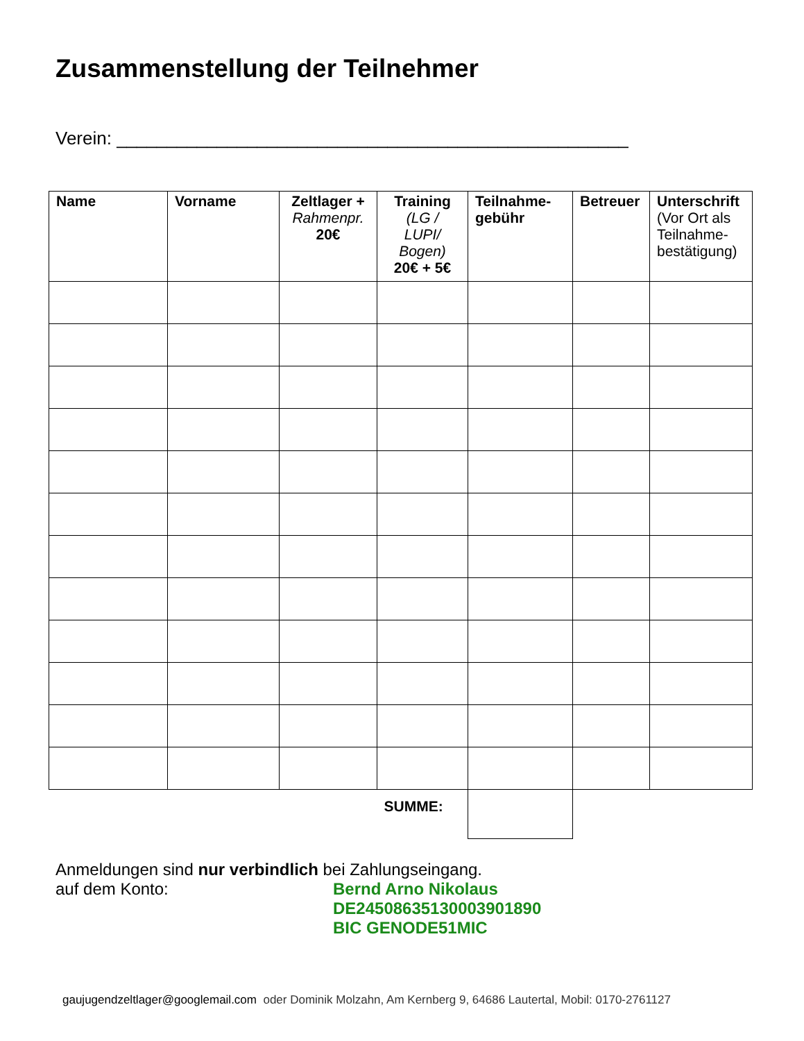Zusammenstellung der Teilnehmer
Verein: ___________________________________________________
| Name | Vorname | Zeltlager + Rahmenpr. 20€ | Training (LG / LUPI/ Bogen) 20€ + 5€ | Teilnahme- gebühr | Betreuer | Unterschrift (Vor Ort als Teilnahme-bestätigung) |
| --- | --- | --- | --- | --- | --- | --- |
| | | | SUMME: | | | |
Anmeldungen sind nur verbindlich bei Zahlungseingang.
auf dem Konto: Bernd Arno Nikolaus
DE24508635130003901890
BIC GENODE51MIC
gaujugendzeltlager@googlemail.com oder Dominik Molzahn, Am Kernberg 9, 64686 Lautertal, Mobil: 0170-2761127